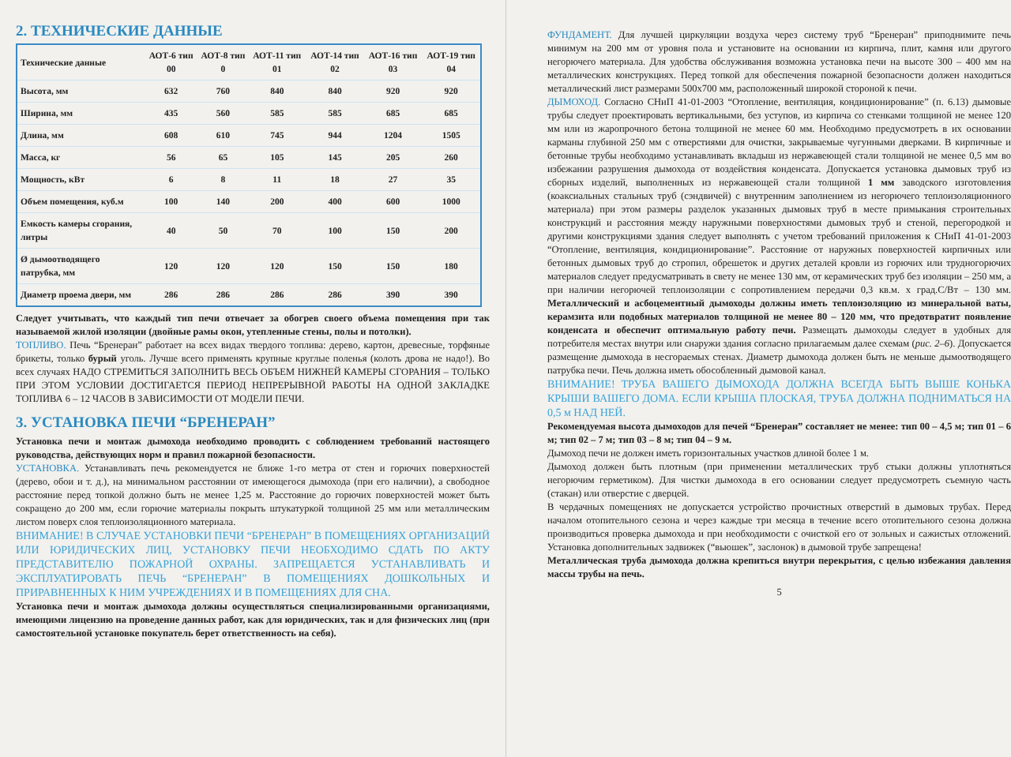2. ТЕХНИЧЕСКИЕ ДАННЫЕ
| Технические данные | АОТ-6 тип 00 | АОТ-8 тип 0 | АОТ-11 тип 01 | АОТ-14 тип 02 | АОТ-16 тип 03 | АОТ-19 тип 04 |
| --- | --- | --- | --- | --- | --- | --- |
| Высота, мм | 632 | 760 | 840 | 840 | 920 | 920 |
| Ширина, мм | 435 | 560 | 585 | 585 | 685 | 685 |
| Длина, мм | 608 | 610 | 745 | 944 | 1204 | 1505 |
| Масса, кг | 56 | 65 | 105 | 145 | 205 | 260 |
| Мощность, кВт | 6 | 8 | 11 | 18 | 27 | 35 |
| Объем помещения, куб.м | 100 | 140 | 200 | 400 | 600 | 1000 |
| Емкость камеры сгорания, литры | 40 | 50 | 70 | 100 | 150 | 200 |
| Ø дымоотводящего патрубка, мм | 120 | 120 | 120 | 150 | 150 | 180 |
| Диаметр проема двери, мм | 286 | 286 | 286 | 286 | 390 | 390 |
Следует учитывать, что каждый тип печи отвечает за обогрев своего объема помещения при так называемой жилой изоляции (двойные рамы окон, утепленные стены, полы и потолки).
ТОПЛИВО. Печь “Бренеран” работает на всех видах твердого топлива: дерево, картон, древесные, торфяные брикеты, только бурый уголь. Лучше всего применять крупные круглые поленья (колоть дрова не надо!). Во всех случаях НАДО СТРЕМИТЬСЯ ЗАПОЛНИТЬ ВЕСЬ ОБЪЕМ НИЖНЕЙ КАМЕРЫ СГОРАНИЯ – ТОЛЬКО ПРИ ЭТОМ УСЛОВИИ ДОСТИГАЕТСЯ ПЕРИОД НЕПРЕРЫВНОЙ РАБОТЫ НА ОДНОЙ ЗАКЛАДКЕ ТОПЛИВА 6 – 12 ЧАСОВ В ЗАВИСИМОСТИ ОТ МОДЕЛИ ПЕЧИ.
3. УСТАНОВКА ПЕЧИ “БРЕНЕРАН”
Установка печи и монтаж дымохода необходимо проводить с соблюдением требований настоящего руководства, действующих норм и правил пожарной безопасности.
УСТАНОВКА. Устанавливать печь рекомендуется не ближе 1-го метра от стен и горючих поверхностей (дерево, обои и т. д.), на минимальном расстоянии от имеющегося дымохода (при его наличии), а свободное расстояние перед топкой должно быть не менее 1,25 м. Расстояние до горючих поверхностей может быть сокращено до 200 мм, если горючие материалы покрыть штукатуркой толщиной 25 мм или металлическим листом поверх слоя теплоизоляционного материала.
ВНИМАНИЕ! В СЛУЧАЕ УСТАНОВКИ ПЕЧИ “БРЕНЕРАН” В ПОМЕЩЕНИЯХ ОРГАНИЗАЦИЙ ИЛИ ЮРИДИЧЕСКИХ ЛИЦ, УСТАНОВКУ ПЕЧИ НЕОБХОДИМО СДАТЬ ПО АКТУ ПРЕДСТАВИТЕЛЮ ПОЖАРНОЙ ОХРАНЫ. ЗАПРЕЩАЕТСЯ УСТАНАВЛИВАТЬ И ЭКСПЛУАТИРОВАТЬ ПЕЧЬ “БРЕНЕРАН” В ПОМЕЩЕНИЯХ ДОШКОЛЬНЫХ И ПРИРАВНЕННЫХ К НИМ УЧРЕЖДЕНИЯХ И В ПОМЕЩЕНИЯХ ДЛЯ СНА.
Установка печи и монтаж дымохода должны осуществляться специализированными организациями, имеющими лицензию на проведение данных работ, как для юридических, так и для физических лиц (при самостоятельной установке покупатель берет ответственность на себя).
ФУНДАМЕНТ. Для лучшей циркуляции воздуха через систему труб “Бренеран” приподнимите печь минимум на 200 мм от уровня пола и установите на основании из кирпича, плит, камня или другого негорючего материала. Для удобства обслуживания возможна установка печи на высоте 300 – 400 мм на металлических конструкциях. Перед топкой для обеспечения пожарной безопасности должен находиться металлический лист размерами 500х700 мм, расположенный широкой стороной к печи.
ДЫМОХОД. Согласно СНиП 41-01-2003 “Отопление, вентиляция, кондиционирование” (п. 6.13) дымовые трубы следует проектировать вертикальными, без уступов, из кирпича со стенками толщиной не менее 120 мм или из жаропрочного бетона толщиной не менее 60 мм. Необходимо предусмотреть в их основании карманы глубиной 250 мм с отверстиями для очистки, закрываемые чугунными дверками. В кирпичные и бетонные трубы необходимо устанавливать вкладыш из нержавеющей стали толщиной не менее 0,5 мм во избежании разрушения дымохода от воздействия конденсата. Допускается установка дымовых труб из сборных изделий, выполненных из нержавеющей стали толщиной 1 мм заводского изготовления (коаксиальных стальных труб (сэндвичей) с внутренним заполнением из негорючего теплоизоляционного материала) при этом размеры разделок указанных дымовых труб в месте примыкания строительных конструкций и расстояния между наружными поверхностями дымовых труб и стеной, перегородкой и другими конструкциями здания следует выполнять с учетом требований приложения к СНиП 41-01-2003 “Отопление, вентиляция, кондиционирование”. Расстояние от наружных поверхностей кирпичных или бетонных дымовых труб до стропил, обрешеток и других деталей кровли из горючих или трудногорючих материалов следует предусматривать в свету не менее 130 мм, от керамических труб без изоляции – 250 мм, а при наличии негорючей теплоизоляции с сопротивлением передачи 0,3 кв.м. х град.С/Вт – 130 мм. Металлический и асбоцементный дымоходы должны иметь теплоизоляцию из минеральной ваты, керамзита или подобных материалов толщиной не менее 80 – 120 мм, что предотвратит появление конденсата и обеспечит оптимальную работу печи. Размещать дымоходы следует в удобных для потребителя местах внутри или снаружи здания согласно прилагаемым далее схемам (рис. 2–6). Допускается размещение дымохода в несгораемых стенах. Диаметр дымохода должен быть не меньше дымоотводящего патрубка печи. Печь должна иметь обособленный дымовой канал.
ВНИМАНИЕ! ТРУБА ВАШЕГО ДЫМОХОДА ДОЛЖНА ВСЕГДА БЫТЬ ВЫШЕ КОНЬКА КРЫШИ ВАШЕГО ДОМА. ЕСЛИ КРЫША ПЛОСКАЯ, ТРУБА ДОЛЖНА ПОДНИМАТЬСЯ НА 0,5 м НАД НЕЙ.
Рекомендуемая высота дымоходов для печей “Бренеран” составляет не менее: тип 00 – 4,5 м; тип 01 – 6 м; тип 02 – 7 м; тип 03 – 8 м; тип 04 – 9 м.
Дымоход печи не должен иметь горизонтальных участков длиной более 1 м.
Дымоход должен быть плотным (при применении металлических труб стыки должны уплотняться негорючим герметиком). Для чистки дымохода в его основании следует предусмотреть съемную часть (стакан) или отверстие с дверцей.
В чердачных помещениях не допускается устройство прочистных отверстий в дымовых трубах. Перед началом отопительного сезона и через каждые три месяца в течение всего отопительного сезона должна производиться проверка дымохода и при необходимости с очисткой его от зольных и сажистых отложений. Установка дополнительных задвижек (“вьюшек”, заслонок) в дымовой трубе запрещена!
Металлическая труба дымохода должна крепиться внутри перекрытия, с целью избежания давления массы трубы на печь.
5